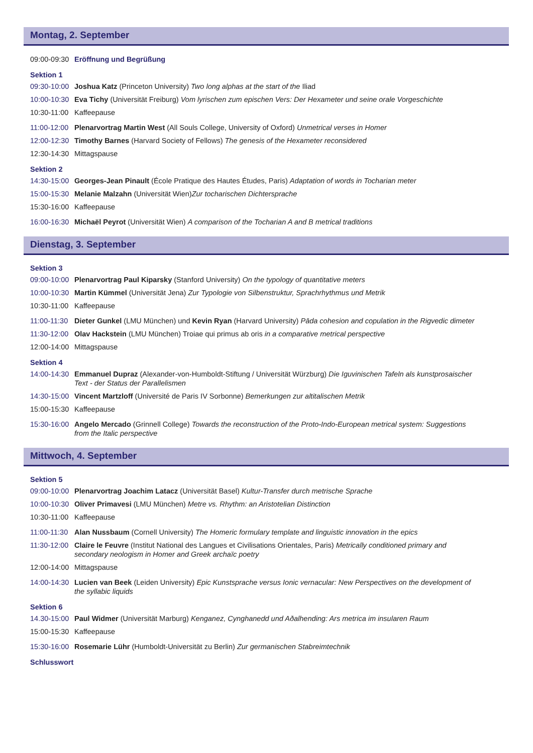Montag, 2. September
09:00-09:30 Eröffnung und Begrüßung
Sektion 1
09:30-10:00 Joshua Katz (Princeton University) Two long alphas at the start of the Iliad
10:00-10:30 Eva Tichy (Universität Freiburg) Vom lyrischen zum epischen Vers: Der Hexameter und seine orale Vorgeschichte
10:30-11:00 Kaffeepause
11:00-12:00 Plenarvortrag Martin West (All Souls College, University of Oxford) Unmetrical verses in Homer
12:00-12:30 Timothy Barnes (Harvard Society of Fellows) The genesis of the Hexameter reconsidered
12:30-14:30 Mittagspause
Sektion 2
14:30-15:00 Georges-Jean Pinault (École Pratique des Hautes Études, Paris) Adaptation of words in Tocharian meter
15:00-15:30 Melanie Malzahn (Universität Wien)Zur tocharischen Dichtersprache
15:30-16:00 Kaffeepause
16:00-16:30 Michaël Peyrot (Universität Wien) A comparison of the Tocharian A and B metrical traditions
Dienstag, 3. September
Sektion 3
09:00-10:00 Plenarvortrag Paul Kiparsky (Stanford University) On the typology of quantitative meters
10:00-10:30 Martin Kümmel (Universität Jena) Zur Typologie von Silbenstruktur, Sprachrhythmus und Metrik
10:30-11:00 Kaffeepause
11:00-11:30 Dieter Gunkel (LMU München) und Kevin Ryan (Harvard University) Pāda cohesion and copulation in the Rigvedic dimeter
11:30-12:00 Olav Hackstein (LMU München) Troiae qui primus ab oris in a comparative metrical perspective
12:00-14:00 Mittagspause
Sektion 4
14:00-14:30 Emmanuel Dupraz (Alexander-von-Humboldt-Stiftung / Universität Würzburg) Die Iguvinischen Tafeln als kunstprosaischer Text - der Status der Parallelismen
14:30-15:00 Vincent Martzloff (Université de Paris IV Sorbonne) Bemerkungen zur altitalischen Metrik
15:00-15:30 Kaffeepause
15:30-16:00 Angelo Mercado (Grinnell College) Towards the reconstruction of the Proto-Indo-European metrical system: Suggestions from the Italic perspective
Mittwoch, 4. September
Sektion 5
09:00-10:00 Plenarvortrag Joachim Latacz (Universität Basel) Kultur-Transfer durch metrische Sprache
10:00-10:30 Oliver Primavesi (LMU München) Metre vs. Rhythm: an Aristotelian Distinction
10:30-11:00 Kaffeepause
11:00-11:30 Alan Nussbaum (Cornell University) The Homeric formulary template and linguistic innovation in the epics
11:30-12:00 Claire le Feuvre (Institut National des Langues et Civilisations Orientales, Paris) Metrically conditioned primary and secondary neologism in Homer and Greek archaïc poetry
12:00-14:00 Mittagspause
14:00-14:30 Lucien van Beek (Leiden University) Epic Kunstsprache versus Ionic vernacular: New Perspectives on the development of the syllabic liquids
Sektion 6
14.30-15:00 Paul Widmer (Universität Marburg) Kenganez, Cynghanedd und Aðalhending: Ars metrica im insularen Raum
15:00-15:30 Kaffeepause
15:30-16:00 Rosemarie Lühr (Humboldt-Universität zu Berlin) Zur germanischen Stabreimtechnik
Schlusswort